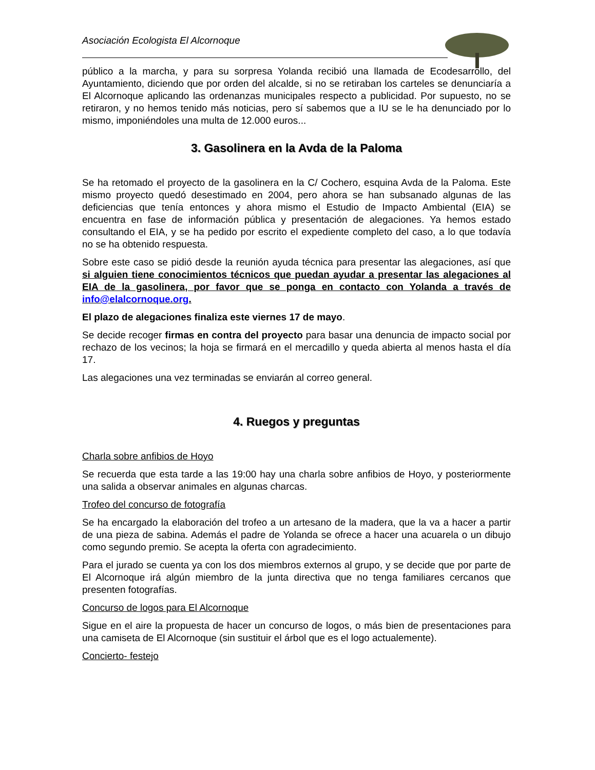Asociación Ecologista El Alcornoque
público a la marcha, y para su sorpresa Yolanda recibió una llamada de Ecodesarrollo, del Ayuntamiento, diciendo que por orden del alcalde, si no se retiraban los carteles se denunciaría a El Alcornoque aplicando las ordenanzas municipales respecto a publicidad. Por supuesto, no se retiraron, y no hemos tenido más noticias, pero sí sabemos que a IU se le ha denunciado por lo mismo, imponiéndoles una multa de 12.000 euros...
3. Gasolinera en la Avda de la Paloma
Se ha retomado el proyecto de la gasolinera en la C/ Cochero, esquina Avda de la Paloma. Este mismo proyecto quedó desestimado en 2004, pero ahora se han subsanado algunas de las deficiencias que tenía entonces y ahora mismo el Estudio de Impacto Ambiental (EIA) se encuentra en fase de información pública y presentación de alegaciones. Ya hemos estado consultando el EIA, y se ha pedido por escrito el expediente completo del caso, a lo que todavía no se ha obtenido respuesta.
Sobre este caso se pidió desde la reunión ayuda técnica para presentar las alegaciones, así que si alguien tiene conocimientos técnicos que puedan ayudar a presentar las alegaciones al EIA de la gasolinera, por favor que se ponga en contacto con Yolanda a través de info@elalcornoque.org.
El plazo de alegaciones finaliza este viernes 17 de mayo.
Se decide recoger firmas en contra del proyecto para basar una denuncia de impacto social por rechazo de los vecinos; la hoja se firmará en el mercadillo y queda abierta al menos hasta el día 17.
Las alegaciones una vez terminadas se enviarán al correo general.
4. Ruegos y preguntas
Charla sobre anfibios de Hoyo
Se recuerda que esta tarde a las 19:00 hay una charla sobre anfibios de Hoyo, y posteriormente una salida a observar animales en algunas charcas.
Trofeo del concurso de fotografía
Se ha encargado la elaboración del trofeo a un artesano de la madera, que la va a hacer a partir de una pieza de sabina. Además el padre de Yolanda se ofrece a hacer una acuarela o un dibujo como segundo premio. Se acepta la oferta con agradecimiento.
Para el jurado se cuenta ya con los dos miembros externos al grupo, y se decide que por parte de El Alcornoque irá algún miembro de la junta directiva que no tenga familiares cercanos que presenten fotografías.
Concurso de logos para El Alcornoque
Sigue en el aire la propuesta de hacer un concurso de logos, o más bien de presentaciones para una camiseta de El Alcornoque (sin sustituir el árbol que es el logo actualemente).
Concierto- festejo